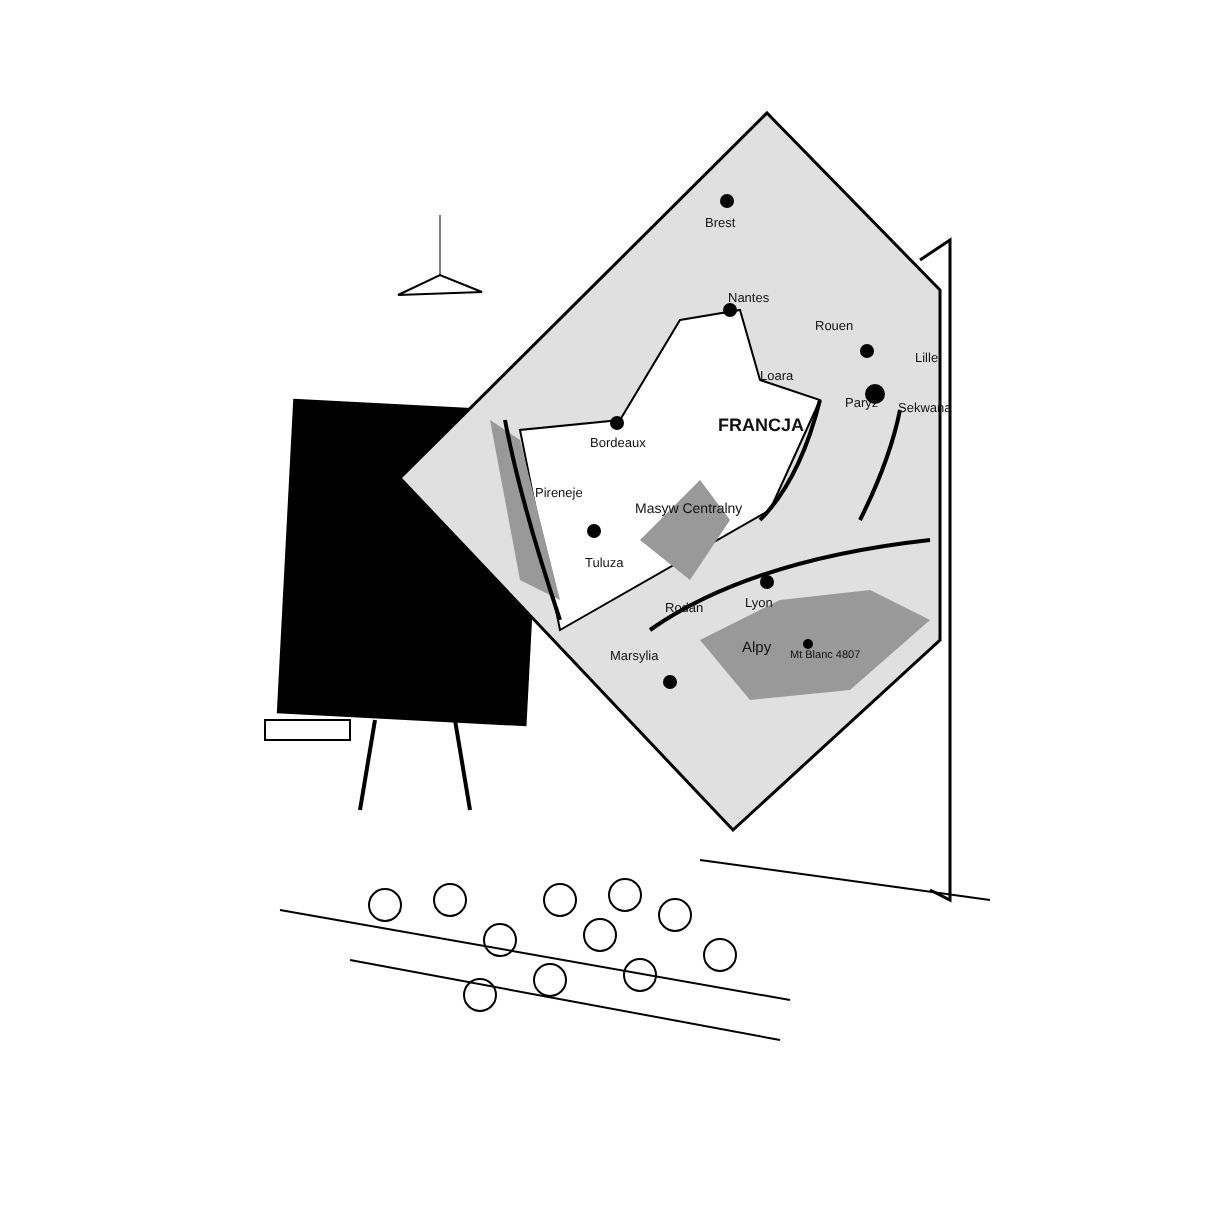Brest
Nantes
Rouen
Lille
Loara
Paryż Sekwana
Bordeaux
FRANCJA
Pireneje
Masyw Centralny
Tuluza
Rodan Lyon
Alpy Mt Blanc 4807 Marsylia